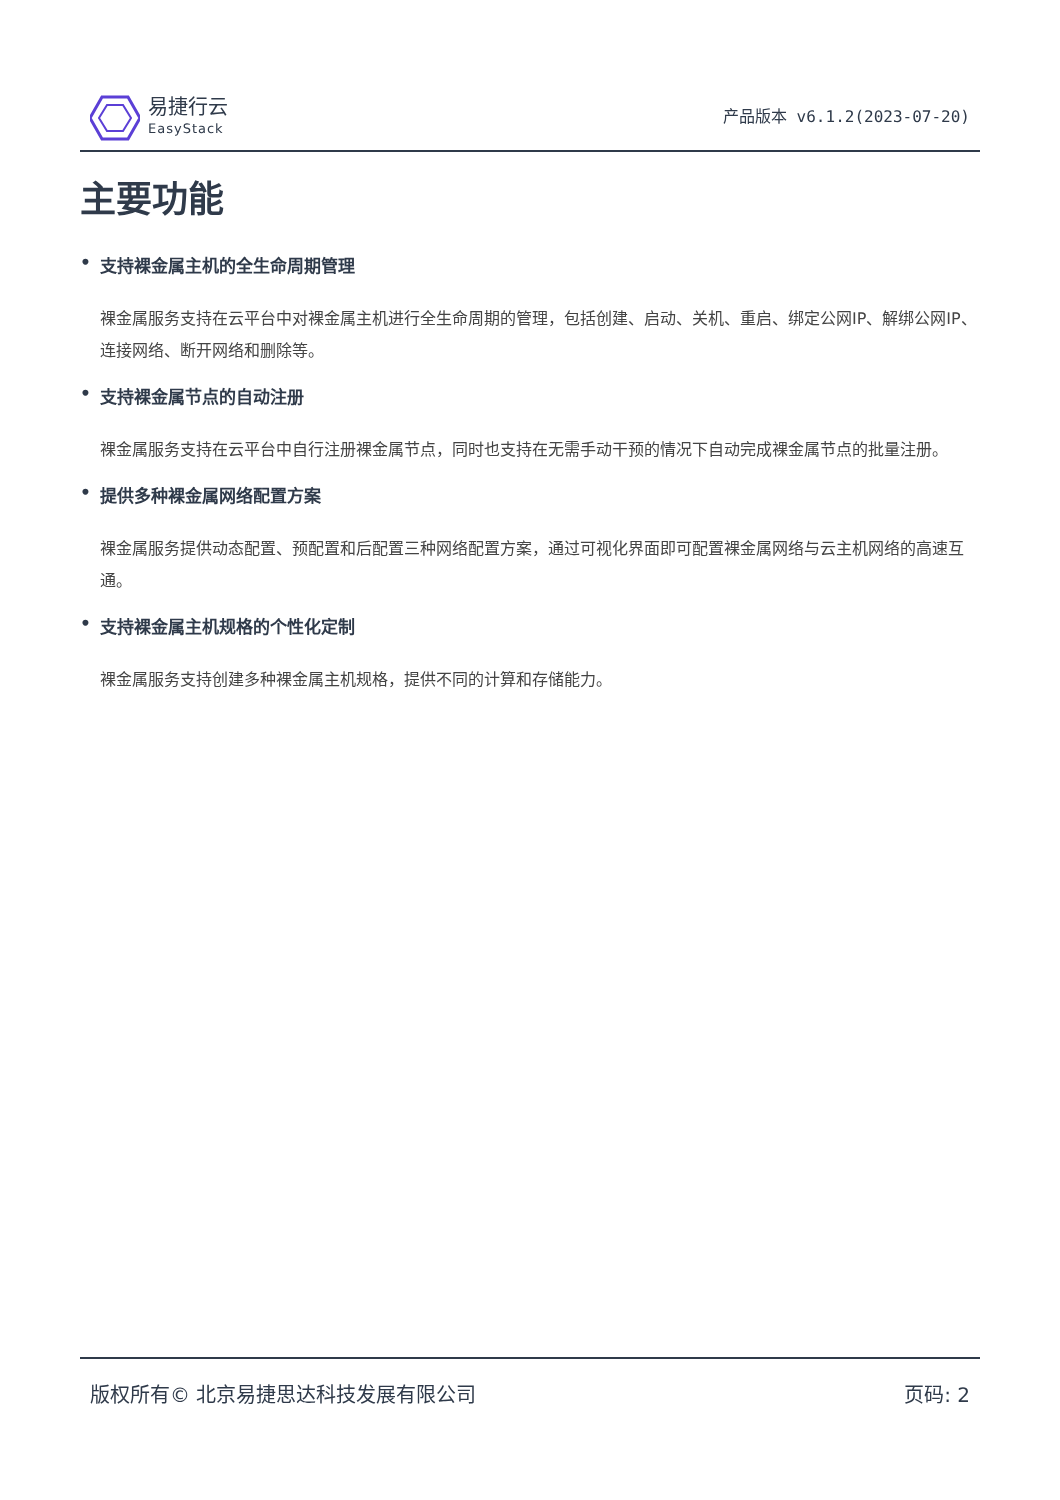易捷行云
EasyStack
产品版本 v6.1.2(2023-07-20)
主要功能
• 支持裸金属主机的全生命周期管理
裸金属服务支持在云平台中对裸金属主机进行全生命周期的管理，包括创建、启动、关机、重启、绑定公网IP、解绑公网IP、连接网络、断开网络和删除等。
• 支持裸金属节点的自动注册
裸金属服务支持在云平台中自行注册裸金属节点，同时也支持在无需手动干预的情况下自动完成裸金属节点的批量注册。
• 提供多种裸金属网络配置方案
裸金属服务提供动态配置、预配置和后配置三种网络配置方案，通过可视化界面即可配置裸金属网络与云主机网络的高速互通。
• 支持裸金属主机规格的个性化定制
裸金属服务支持创建多种裸金属主机规格，提供不同的计算和存储能力。
版权所有© 北京易捷思达科技发展有限公司 页码: 2